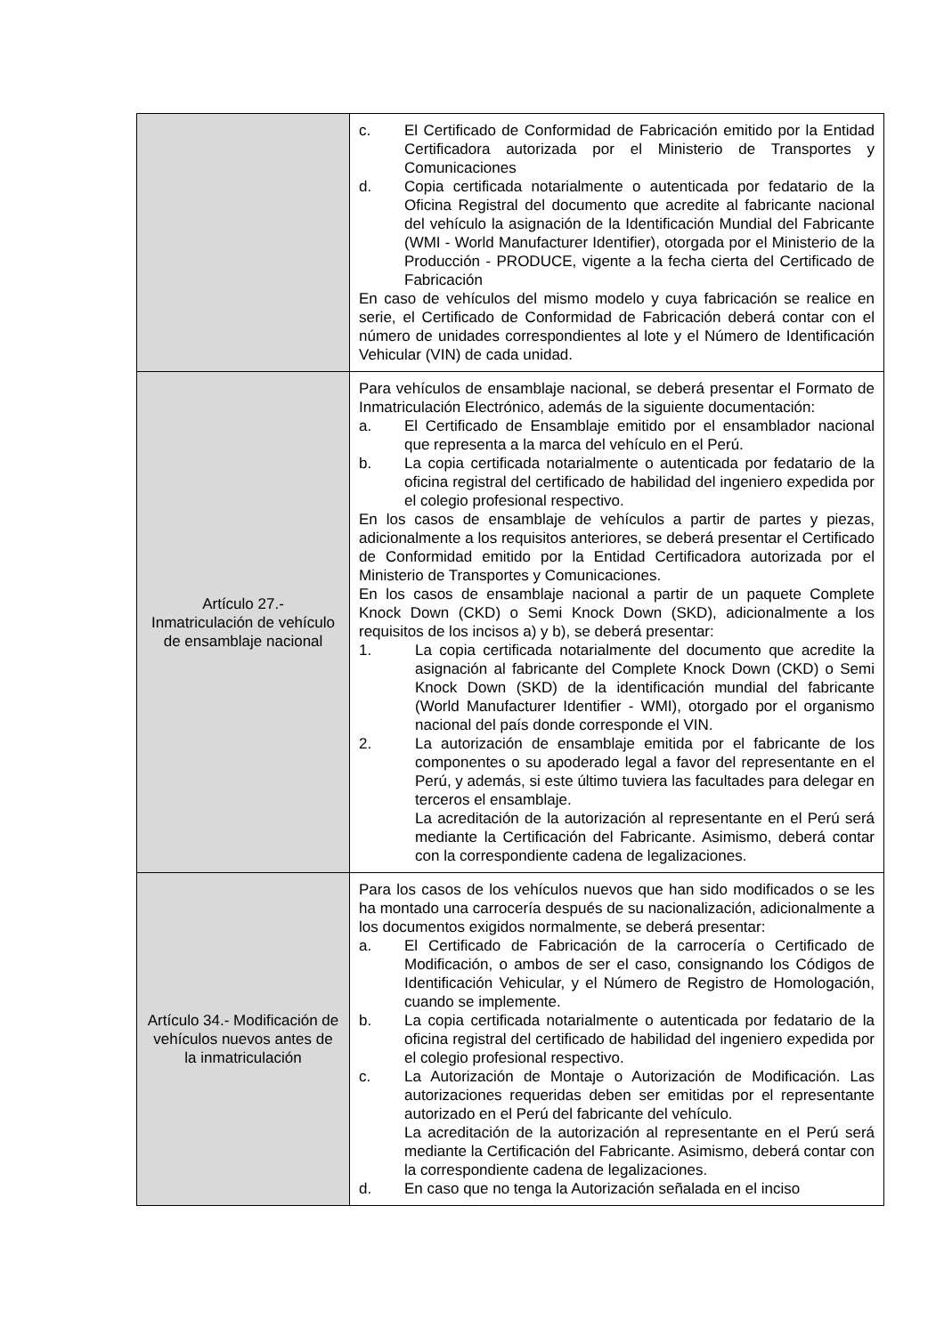| | c. El Certificado de Conformidad de Fabricación emitido por la Entidad Certificadora autorizada por el Ministerio de Transportes y Comunicaciones d. Copia certificada notarialmente o autenticada por fedatario de la Oficina Registral del documento que acredite al fabricante nacional del vehículo la asignación de la Identificación Mundial del Fabricante (WMI - World Manufacturer Identifier), otorgada por el Ministerio de la Producción - PRODUCE, vigente a la fecha cierta del Certificado de Fabricación En caso de vehículos del mismo modelo y cuya fabricación se realice en serie, el Certificado de Conformidad de Fabricación deberá contar con el número de unidades correspondientes al lote y el Número de Identificación Vehicular (VIN) de cada unidad. |
| Artículo 27.- Inmatriculación de vehículo de ensamblaje nacional | Para vehículos de ensamblaje nacional, se deberá presentar el Formato de Inmatriculación Electrónico, además de la siguiente documentación: a. El Certificado de Ensamblaje emitido por el ensamblador nacional que representa a la marca del vehículo en el Perú. b. La copia certificada notarialmente o autenticada por fedatario de la oficina registral del certificado de habilidad del ingeniero expedida por el colegio profesional respectivo. En los casos de ensamblaje de vehículos a partir de partes y piezas, adicionalmente a los requisitos anteriores, se deberá presentar el Certificado de Conformidad emitido por la Entidad Certificadora autorizada por el Ministerio de Transportes y Comunicaciones. En los casos de ensamblaje nacional a partir de un paquete Complete Knock Down (CKD) o Semi Knock Down (SKD), adicionalmente a los requisitos de los incisos a) y b), se deberá presentar: 1. La copia certificada notarialmente del documento que acredite la asignación al fabricante del Complete Knock Down (CKD) o Semi Knock Down (SKD) de la identificación mundial del fabricante (World Manufacturer Identifier - WMI), otorgado por el organismo nacional del país donde corresponde el VIN. 2. La autorización de ensamblaje emitida por el fabricante de los componentes o su apoderado legal a favor del representante en el Perú, y además, si este último tuviera las facultades para delegar en terceros el ensamblaje. La acreditación de la autorización al representante en el Perú será mediante la Certificación del Fabricante. Asimismo, deberá contar con la correspondiente cadena de legalizaciones. |
| Artículo 34.- Modificación de vehículos nuevos antes de la inmatriculación | Para los casos de los vehículos nuevos que han sido modificados o se les ha montado una carrocería después de su nacionalización, adicionalmente a los documentos exigidos normalmente, se deberá presentar: a. El Certificado de Fabricación de la carrocería o Certificado de Modificación, o ambos de ser el caso, consignando los Códigos de Identificación Vehicular, y el Número de Registro de Homologación, cuando se implemente. b. La copia certificada notarialmente o autenticada por fedatario de la oficina registral del certificado de habilidad del ingeniero expedida por el colegio profesional respectivo. c. La Autorización de Montaje o Autorización de Modificación. Las autorizaciones requeridas deben ser emitidas por el representante autorizado en el Perú del fabricante del vehículo. La acreditación de la autorización al representante en el Perú será mediante la Certificación del Fabricante. Asimismo, deberá contar con la correspondiente cadena de legalizaciones. d. En caso que no tenga la Autorización señalada en el inciso |